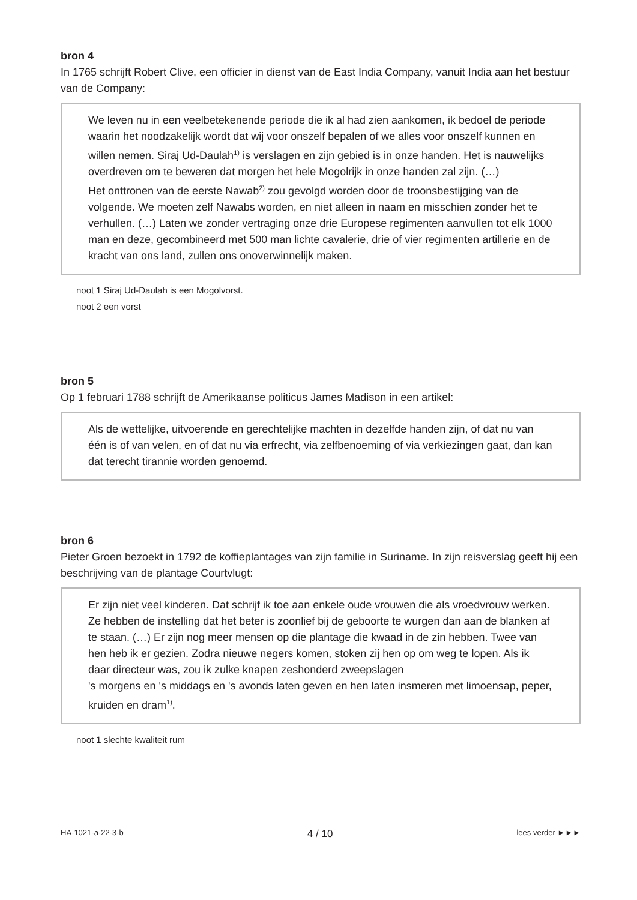bron 4
In 1765 schrijft Robert Clive, een officier in dienst van de East India Company, vanuit India aan het bestuur van de Company:
We leven nu in een veelbetekenende periode die ik al had zien aankomen, ik bedoel de periode waarin het noodzakelijk wordt dat wij voor onszelf bepalen of we alles voor onszelf kunnen en willen nemen. Siraj Ud-Daulah<sup>1)</sup> is verslagen en zijn gebied is in onze handen. Het is nauwelijks overdreven om te beweren dat morgen het hele Mogolrijk in onze handen zal zijn. (…)
Het onttronen van de eerste Nawab<sup>2)</sup> zou gevolgd worden door de troonsbestijging van de volgende. We moeten zelf Nawabs worden, en niet alleen in naam en misschien zonder het te verhullen. (…) Laten we zonder vertraging onze drie Europese regimenten aanvullen tot elk 1000 man en deze, gecombineerd met 500 man lichte cavalerie, drie of vier regimenten artillerie en de kracht van ons land, zullen ons onoverwinnelijk maken.
noot 1 Siraj Ud-Daulah is een Mogolvorst.
noot 2 een vorst
bron 5
Op 1 februari 1788 schrijft de Amerikaanse politicus James Madison in een artikel:
Als de wettelijke, uitvoerende en gerechtelijke machten in dezelfde handen zijn, of dat nu van één is of van velen, en of dat nu via erfrecht, via zelfbenoeming of via verkiezingen gaat, dan kan dat terecht tirannie worden genoemd.
bron 6
Pieter Groen bezoekt in 1792 de koffieplantages van zijn familie in Suriname. In zijn reisverslag geeft hij een beschrijving van de plantage Courtvlugt:
Er zijn niet veel kinderen. Dat schrijf ik toe aan enkele oude vrouwen die als vroedvrouw werken. Ze hebben de instelling dat het beter is zoonlief bij de geboorte te wurgen dan aan de blanken af te staan. (…) Er zijn nog meer mensen op die plantage die kwaad in de zin hebben. Twee van hen heb ik er gezien. Zodra nieuwe negers komen, stoken zij hen op om weg te lopen. Als ik daar directeur was, zou ik zulke knapen zeshonderd zweepslagen
's morgens en 's middags en 's avonds laten geven en hen laten insmeren met limoensap, peper, kruiden en dram<sup>1)</sup>.
noot 1 slechte kwaliteit rum
HA-1021-a-22-3-b 4 / 10 lees verder ►►►